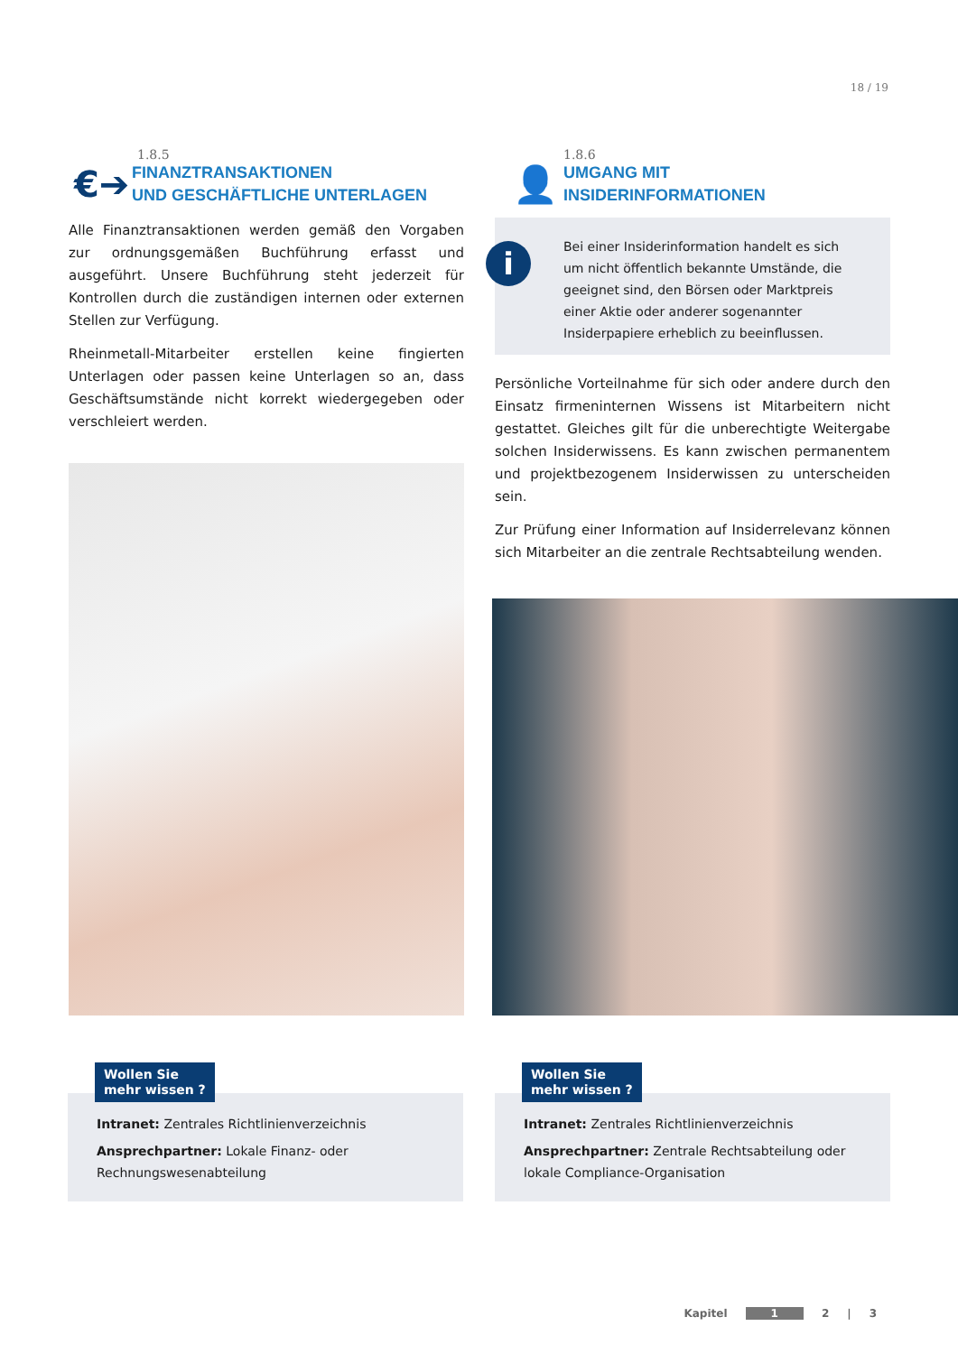18 / 19
1.8.5
€➔
FINANZTRANSAKTIONEN
UND GESCHÄFTLICHE UNTERLAGEN
Alle Finanztransaktionen werden gemäß den Vorgaben zur ordnungsgemäßen Buchführung erfasst und ausgeführt. Unsere Buchführung steht jederzeit für Kontrollen durch die zuständigen internen oder externen Stellen zur Verfügung.
Rheinmetall-Mitarbeiter erstellen keine fingierten Unterlagen oder passen keine Unterlagen so an, dass Geschäftsumstände nicht korrekt wiedergegeben oder verschleiert werden.
1.8.6
👤
UMGANG MIT
INSIDERINFORMATIONEN
i Bei einer Insiderinformation handelt es sich um nicht öffentlich bekannte Umstände, die geeignet sind, den Börsen oder Marktpreis einer Aktie oder anderer sogenannter Insiderpapiere erheblich zu beeinflussen.
Persönliche Vorteilnahme für sich oder andere durch den Einsatz firmeninternen Wissens ist Mitarbeitern nicht gestattet. Gleiches gilt für die unberechtigte Weitergabe solchen Insiderwissens. Es kann zwischen permanentem und projektbezogenem Insiderwissen zu unterscheiden sein.
Zur Prüfung einer Information auf Insiderrelevanz können sich Mitarbeiter an die zentrale Rechtsabteilung wenden.
Wollen Sie
mehr wissen ?
Intranet: Zentrales Richtlinienverzeichnis
Ansprechpartner: Lokale Finanz- oder Rechnungswesenabteilung
Wollen Sie
mehr wissen ?
Intranet: Zentrales Richtlinienverzeichnis
Ansprechpartner: Zentrale Rechtsabteilung oder lokale Compliance-Organisation
Kapitel 1 2 | 3